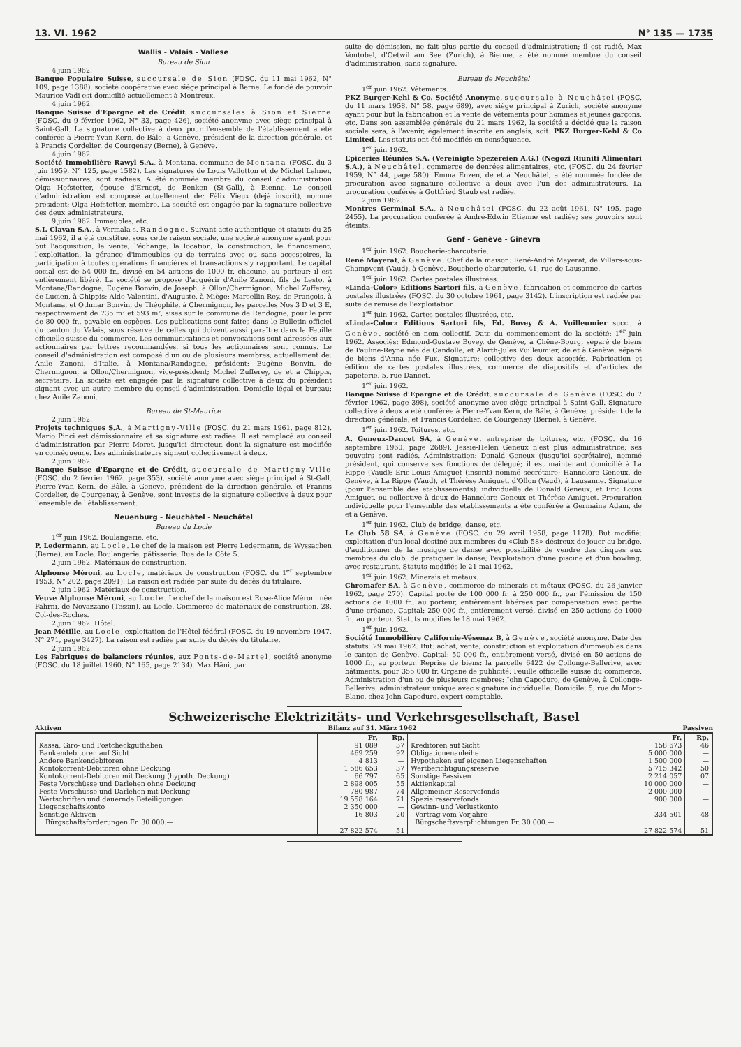13. VI. 1962 N° 135 — 1735
Wallis - Valais - Vallese
Bureau de Sion
4 juin 1962.
Banque Populaire Suisse, succursale de Sion (FOSC. du 11 mai 1962, N° 109, page 1388), société coopérative avec siège principal à Berne. Le fondé de pouvoir Maurice Vadi est domicilié actuellement à Montreux.
4 juin 1962.
Banque Suisse d'Epargne et de Crédit, succursales à Sion et Sierre (FOSC. du 9 février 1962, N° 33, page 426), société anonyme avec siège principal à Saint-Gall. La signature collective à deux pour l'ensemble de l'établissement a été conférée à Pierre-Yvan Kern, de Bâle, à Genève, président de la direction générale, et à Francis Cordelier, de Courgenay (Berne), à Genève.
4 juin 1962.
Société Immobilière Rawyl S.A., à Montana, commune de Montana (FOSC. du 3 juin 1959, N° 125, page 1582). Les signatures de Louis Vallotton et de Michel Lehner, démissionnaires, sont radiées. A été nommée membre du conseil d'administration Olga Hofstetter, épouse d'Ernest, de Benken (St-Gall), à Bienne. Le conseil d'administration est composé actuellement de: Félix Vieux (déjà inscrit), nommé président; Olga Hofstetter, membre. La société est engagée par la signature collective des deux administrateurs.
9 juin 1962. Immeubles, etc.
S.I. Clavan S.A., à Vermala s. Randogne. Suivant acte authentique et statuts du 25 mai 1962, il a été constitué, sous cette raison sociale, une société anonyme ayant pour but l'acquisition, la vente, l'échange, la location, la construction, le financement, l'exploitation, la gérance d'immeubles ou de terrains avec ou sans accessoires, la participation à toutes opérations financières et transactions s'y rapportant. Le capital social est de 54 000 fr., divisé en 54 actions de 1000 fr. chacune, au porteur; il est entièrement libéré. La société se propose d'acquérir d'Anile Zanoni, fils de Lesto, à Montana/Randogne; Eugène Bonvin, de Joseph, à Ollon/Chermignon; Michel Zufferey, de Lucien, à Chippis; Aldo Valentini, d'Auguste, à Miège; Marcellin Rey, de François, à Montana, et Othmar Bonvin, de Théophile, à Chermignon, les parcelles Nos 3 D et 3 E, respectivement de 735 m² et 593 m², sises sur la commune de Randogne, pour le prix de 80 000 fr., payable en espèces. Les publications sont faites dans le Bulletin officiel du canton du Valais, sous réserve de celles qui doivent aussi paraître dans la Feuille officielle suisse du commerce. Les communications et convocations sont adressées aux actionnaires par lettres recommandées, si tous les actionnaires sont connus. Le conseil d'administration est composé d'un ou de plusieurs membres, actuellement de: Anile Zanoni, d'Italie, à Montana/Randogne, président; Eugène Bonvin, de Chermignon, à Ollon/Chermignon, vice-président; Michel Zufferey, de et à Chippis, secrétaire. La société est engagée par la signature collective à deux du président signant avec un autre membre du conseil d'administration. Domicile légal et bureau: chez Anile Zanoni.
Bureau de St-Maurice
2 juin 1962.
Projets techniques S.A., à Martigny-Ville (FOSC. du 21 mars 1961, page 812). Mario Pinci est démissionnaire et sa signature est radiée. Il est remplacé au conseil d'administration par Pierre Moret, jusqu'ici directeur, dont la signature est modifiée en conséquence. Les administrateurs signent collectivement à deux.
2 juin 1962.
Banque Suisse d'Epargne et de Crédit, succursale de Martigny-Ville (FOSC. du 2 février 1962, page 353), société anonyme avec siège principal à St-Gall. Pierre-Yvan Kern, de Bâle, à Genève, président de la direction générale, et Francis Cordelier, de Courgenay, à Genève, sont investis de la signature collective à deux pour l'ensemble de l'établissement.
Neuenburg - Neuchâtel - Neuchâtel
Bureau du Locle
1<sup>er</sup> juin 1962. Boulangerie, etc.
P. Ledermann, au Locle. Le chef de la maison est Pierre Ledermann, de Wyssachen (Berne), au Locle. Boulangerie, pâtisserie. Rue de la Côte 5.
2 juin 1962. Matériaux de construction.
Alphonse Méroni, au Locle, matériaux de construction (FOSC. du 1<sup>er</sup> septembre 1953, N° 202, page 2091). La raison est radiée par suite du décès du titulaire.
2 juin 1962. Matériaux de construction.
Veuve Alphonse Méroni, au Locle. Le chef de la maison est Rose-Alice Méroni née Fahrni, de Novazzano (Tessin), au Locle. Commerce de matériaux de construction. 28, Col-des-Roches.
2 juin 1962. Hôtel.
Jean Métille, au Locle, exploitation de l'Hôtel fédéral (FOSC. du 19 novembre 1947, N° 271, page 3427). La raison est radiée par suite du décès du titulaire.
2 juin 1962.
Les Fabriques de balanciers réunies, aux Ponts-de-Martel, société anonyme (FOSC. du 18 juillet 1960, N° 165, page 2134). Max Häni, par
suite de démission, ne fait plus partie du conseil d'administration; il est radié. Max Vontobel, d'Oetwil am See (Zurich), à Bienne, a été nommé membre du conseil d'administration, sans signature.
Bureau de Neuchâtel
1<sup>er</sup> juin 1962. Vêtements.
PKZ Burger-Kehl & Co. Société Anonyme, succursale à Neuchâtel (FOSC. du 11 mars 1958, N° 58, page 689), avec siège principal à Zurich, société anonyme ayant pour but la fabrication et la vente de vêtements pour hommes et jeunes garçons, etc. Dans son assemblée générale du 21 mars 1962, la société a décidé que la raison sociale sera, à l'avenir, également inscrite en anglais, soit: PKZ Burger-Kehl & Co Limited. Les statuts ont été modifiés en conséquence.
1<sup>er</sup> juin 1962.
Epiceries Réunies S.A. (Vereinigte Spezereien A.G.) (Negozi Riuniti Alimentari S.A.), à Neuchâtel, commerce de denrées alimentaires, etc. (FOSC. du 24 février 1959, N° 44, page 580). Emma Enzen, de et à Neuchâtel, a été nommée fondée de procuration avec signature collective à deux avec l'un des administrateurs. La procuration conférée à Gottfried Staub est radiée.
2 juin 1962.
Montres Germinal S.A., à Neuchâtel (FOSC. du 22 août 1961, N° 195, page 2455). La procuration conférée à André-Edwin Etienne est radiée; ses pouvoirs sont éteints.
Genf - Genève - Ginevra
1<sup>er</sup> juin 1962. Boucherie-charcuterie.
René Mayerat, à Genève. Chef de la maison: René-André Mayerat, de Villars-sous-Champvent (Vaud), à Genève. Boucherie-charcuterie. 41, rue de Lausanne.
1<sup>er</sup> juin 1962. Cartes postales illustrées.
«Linda-Color» Editions Sartori fils, à Genève, fabrication et commerce de cartes postales illustrées (FOSC. du 30 octobre 1961, page 3142). L'inscription est radiée par suite de remise de l'exploitation.
1<sup>er</sup> juin 1962. Cartes postales illustrées, etc.
«Linda-Color» Editions Sartori fils, Ed. Bovey & A. Vuilleumier succ., à Genève, société en nom collectif. Date du commencement de la société: 1<sup>er</sup> juin 1962. Associés: Edmond-Gustave Bovey, de Genève, à Chêne-Bourg, séparé de biens de Pauline-Reyne née de Candolle, et Alarth-Jules Vuilleumier, de et à Genève, séparé de biens d'Anna née Fux. Signature: collective des deux associés. Fabrication et édition de cartes postales illustrées, commerce de diapositifs et d'articles de papeterie. 5, rue Dancet.
1<sup>er</sup> juin 1962.
Banque Suisse d'Epargne et de Crédit, succursale de Genève (FOSC. du 7 février 1962, page 398), société anonyme avec siège principal à Saint-Gall. Signature collective à deux a été conférée à Pierre-Yvan Kern, de Bâle, à Genève, président de la direction générale, et Francis Cordelier, de Courgenay (Berne), à Genève.
1<sup>er</sup> juin 1962. Toitures, etc.
A. Geneux-Dancet SA, à Genève, entreprise de toitures, etc. (FOSC. du 16 septembre 1960, page 2689). Jessie-Helen Geneux n'est plus administratrice; ses pouvoirs sont radiés. Administration: Donald Geneux (jusqu'ici secrétaire), nommé président, qui conserve ses fonctions de délégué; il est maintenant domicilié à La Rippe (Vaud); Eric-Louis Amiguet (inscrit) nommé secrétaire; Hannelore Geneux, de Genève, à La Rippe (Vaud), et Thérèse Amiguet, d'Ollon (Vaud), à Lausanne. Signature (pour l'ensemble des établissements): individuelle de Donald Geneux, et Eric Louis Amiguet, ou collective à deux de Hannelore Geneux et Thérèse Amiguet. Procuration individuelle pour l'ensemble des établissements a été conférée à Germaine Adam, de et à Genève.
1<sup>er</sup> juin 1962. Club de bridge, danse, etc.
Le Club 58 SA, à Genève (FOSC. du 29 avril 1958, page 1178). But modifié: exploitation d'un local destiné aux membres du «Club 58» désireux de jouer au bridge, d'auditionner de la musique de danse avec possibilité de vendre des disques aux membres du club, de pratiquer la danse; l'exploitation d'une piscine et d'un bowling, avec restaurant. Statuts modifiés le 21 mai 1962.
1<sup>er</sup> juin 1962. Minerais et métaux.
Chromafer SA, à Genève, commerce de minerais et métaux (FOSC. du 26 janvier 1962, page 270). Capital porté de 100 000 fr. à 250 000 fr., par l'émission de 150 actions de 1000 fr., au porteur, entièrement libérées par compensation avec partie d'une créance. Capital: 250 000 fr., entièrement versé, divisé en 250 actions de 1000 fr., au porteur. Statuts modifiés le 18 mai 1962.
1<sup>er</sup> juin 1962.
Société Immobilière Californie-Vésenaz B, à Genève, société anonyme. Date des statuts: 29 mai 1962. But: achat, vente, construction et exploitation d'immeubles dans le canton de Genève. Capital: 50 000 fr., entièrement versé, divisé en 50 actions de 1000 fr., au porteur. Reprise de biens: la parcelle 6422 de Collonge-Bellerive, avec bâtiments, pour 355 000 fr. Organe de publicité: Feuille officielle suisse du commerce. Administration d'un ou de plusieurs membres: John Capoduro, de Genève, à Collonge-Bellerive, administrateur unique avec signature individuelle. Domicile: 5, rue du Mont-Blanc, chez John Capoduro, expert-comptable.
Schweizerische Elektrizitäts- und Verkehrsgesellschaft, Basel
Aktiven Bilanz auf 31. März 1962 Passiven
| | Fr. | Rp. | | Fr. | Rp. |
| --- | --- | --- | --- | --- | --- |
| Kassa, Giro- und Postcheckguthaben | 91 089 | 37 | Kreditoren auf Sicht | 158 673 | 46 |
| Bankendebitoren auf Sicht | 469 259 | 92 | Obligationenanleihe | 5 000 000 | — |
| Andere Bankendebitoren | 4 813 | — | Hypotheken auf eigenen Liegenschaften | 1 500 000 | — |
| Kontokorrent-Debitoren ohne Deckung | 1 586 653 | 37 | Wertberichtigungsreserve | 5 715 342 | 50 |
| Kontokorrent-Debitoren mit Deckung (hypoth. Deckung) | 66 797 | 65 | Sonstige Passiven | 2 214 057 | 07 |
| Feste Vorschüsse und Darlehen ohne Deckung | 2 898 005 | 55 | Aktienkapital | 10 000 000 | — |
| Feste Vorschüsse und Darlehen mit Deckung | 780 987 | 74 | Allgemeiner Reservefonds | 2 000 000 | — |
| Wertschriften und dauernde Beteiligungen | 19 558 164 | 71 | Spezialreservefonds | 900 000 | — |
| Liegenschaftskonto | 2 350 000 | — | Gewinn- und Verlustkonto | | |
| Sonstige Aktiven | 16 803 | 20 | Vortrag vom Vorjahre | 334 501 | 48 |
| Bürgschaftsforderungen Fr. 30 000.— | | | Bürgschaftsverpflichtungen Fr. 30 000.— | | |
| | 27 822 574 | 51 | | 27 822 574 | 51 |